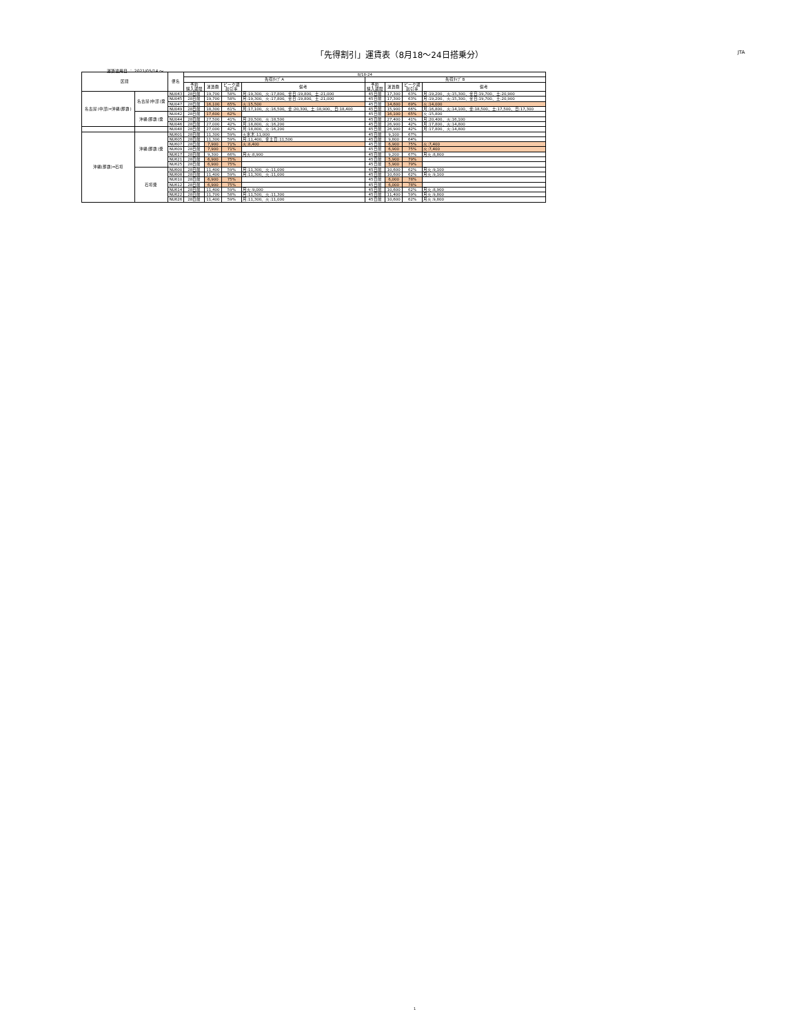「先得割引」運賃表（8月18～24日搭乗分） JTA
運賃適用日 ： 2021/05/14 ～
| 区間 | | 便名 | 8/18-24 | | | | | | | |
| --- | --- | --- | --- | --- | --- | --- | --- | --- | --- | --- |
| | | | 先得ﾀｲﾌﾟA | | | | 先得ﾀｲﾌﾟB | | | |
| | | | 予約 購入期限 | 運賃額 | ピーク期 割引率 | 備考 | 予約 購入期限 | 運賃額 | ピーク期 割引率 | 備考 |
| 名古屋(中部)=沖縄(那覇) | 名古屋(中部)発 | NU043 | 28日前 | 19,700 | 58% | 月:19,300、火:17,800、金日:19,800、土:21,000 | 45日前 | 17,300 | 63% | 月:19,200、火:15,300、金日:19,700、土:20,900 |
| | | NU045 | 28日前 | 19,700 | 58% | 月:19,300、火:17,800、金日:19,800、土:21,000 | 45日前 | 17,300 | 63% | 月:19,200、火:15,300、金日:19,700、土:20,900 |
| | | NU047 | 28日前 | 16,100 | 65% | 火:15,500 | 45日前 | 14,600 | 69% | 火:14,000 |
| | | NU049 | 28日前 | 18,300 | 61% | 月:17,100、火:16,500、金:20,300、土:18,900、日:18,400 | 45日前 | 15,900 | 66% | 月:16,800、火:14,100、金:18,500、土:17,500、日:17,300 |
| | 沖縄(那覇)発 | NU042 | 28日前 | 17,600 | 62% | | 45日前 | 16,100 | 65% | 火:15,800 |
| | | NU044 | 28日前 | 27,500 | 41% | 月:20,500、火:18,500 | 45日前 | 27,400 | 41% | 月:20,400、火:16,100 |
| | | NU046 | 28日前 | 27,000 | 42% | 月:18,800、火:16,200 | 45日前 | 26,900 | 42% | 月:17,800、火:14,800 |
| | | NU048 | 28日前 | 27,000 | 42% | 月:18,800、火:16,200 | 45日前 | 26,900 | 42% | 月:17,800、火:14,800 |
| 沖縄(那覇)=石垣 | 沖縄(那覇)発 | NU601 | 28日前 | 11,300 | 59% | 火水木:11,000 | 45日前 | 9,100 | 67% | |
| | | NU605 | 28日前 | 11,300 | 59% | 月:11,400、金土日:11,500 | 45日前 | 9,800 | 64% | |
| | | NU607 | 28日前 | 7,900 | 71% | 火:8,400 | 45日前 | 6,900 | 75% | 火:7,400 |
| | | NU609 | 28日前 | 7,900 | 71% | | 45日前 | 6,900 | 75% | 火:7,400 |
| | | NU617 | 28日前 | 9,300 | 66% | 月火:8,900 | 45日前 | 9,200 | 67% | 月火:8,800 |
| | | NU621 | 28日前 | 6,900 | 75% | | 45日前 | 5,900 | 79% | |
| | | NU625 | 28日前 | 6,900 | 75% | | 45日前 | 5,900 | 79% | |
| | 石垣発 | NU600 | 28日前 | 11,400 | 59% | 月:11,300、火:11,000 | 45日前 | 10,600 | 62% | 月火:9,100 |
| | | NU608 | 28日前 | 11,400 | 59% | 月:11,300、火:11,000 | 45日前 | 10,600 | 62% | 月火:9,100 |
| | | NU610 | 28日前 | 6,900 | 75% | | 45日前 | 6,000 | 78% | |
| | | NU612 | 28日前 | 6,900 | 75% | | 45日前 | 6,000 | 78% | |
| | | NU614 | 28日前 | 11,400 | 59% | 月火:9,000 | 45日前 | 10,600 | 62% | 月火:8,900 |
| | | NU622 | 28日前 | 11,700 | 58% | 月:11,500、火:11,300 | 45日前 | 11,400 | 59% | 月火:9,800 |
| | | NU626 | 28日前 | 11,400 | 59% | 月:11,300、火:11,000 | 45日前 | 10,600 | 62% | 月火:9,800 |
1